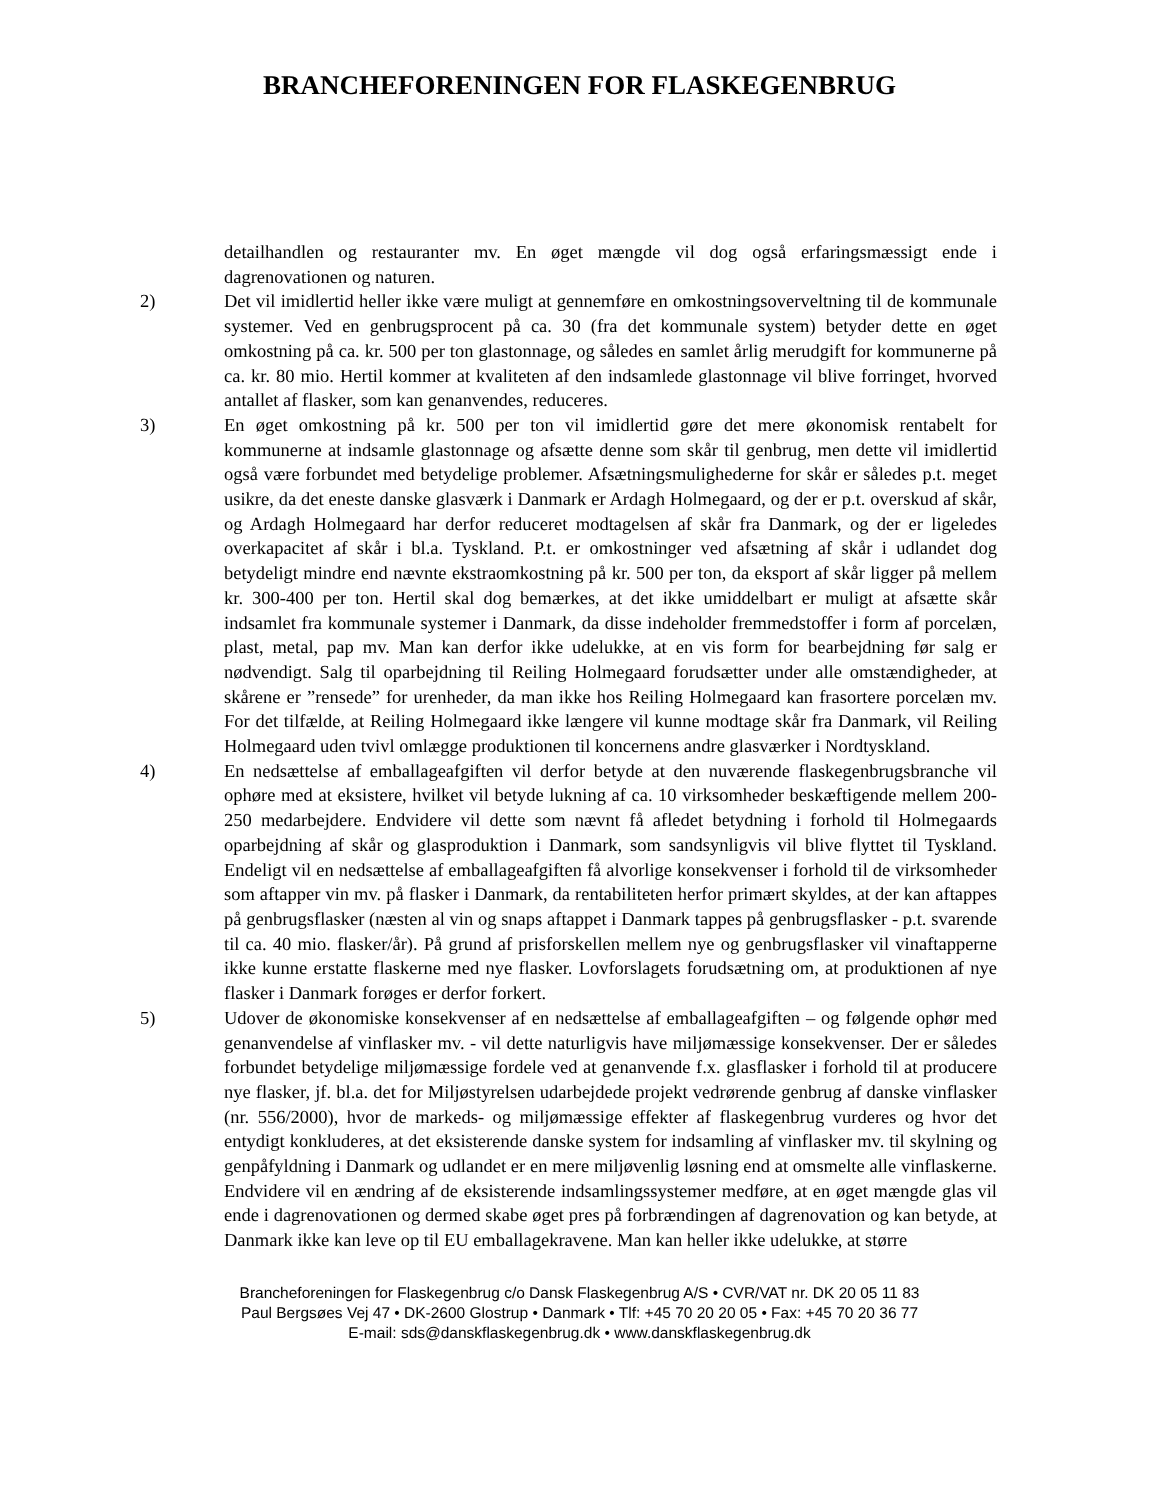BRANCHEFORENINGEN FOR FLASKEGENBRUG
detailhandlen og restauranter mv. En øget mængde vil dog også erfaringsmæssigt ende i dagrenovationen og naturen.
2) Det vil imidlertid heller ikke være muligt at gennemføre en omkostningsoverveltning til de kommunale systemer. Ved en genbrugsprocent på ca. 30 (fra det kommunale system) betyder dette en øget omkostning på ca. kr. 500 per ton glastonnage, og således en samlet årlig merudgift for kommunerne på ca. kr. 80 mio. Hertil kommer at kvaliteten af den indsamlede glastonnage vil blive forringet, hvorved antallet af flasker, som kan genanvendes, reduceres.
3) En øget omkostning på kr. 500 per ton vil imidlertid gøre det mere økonomisk rentabelt for kommunerne at indsamle glastonnage og afsætte denne som skår til genbrug, men dette vil imidlertid også være forbundet med betydelige problemer. Afsætningsmulighederne for skår er således p.t. meget usikre, da det eneste danske glasværk i Danmark er Ardagh Holmegaard, og der er p.t. overskud af skår, og Ardagh Holmegaard har derfor reduceret modtagelsen af skår fra Danmark, og der er ligeledes overkapacitet af skår i bl.a. Tyskland. P.t. er omkostninger ved afsætning af skår i udlandet dog betydeligt mindre end nævnte ekstraomkostning på kr. 500 per ton, da eksport af skår ligger på mellem kr. 300-400 per ton. Hertil skal dog bemærkes, at det ikke umiddelbart er muligt at afsætte skår indsamlet fra kommunale systemer i Danmark, da disse indeholder fremmedstoffer i form af porcelæn, plast, metal, pap mv. Man kan derfor ikke udelukke, at en vis form for bearbejdning før salg er nødvendigt. Salg til oparbejdning til Reiling Holmegaard forudsætter under alle omstændigheder, at skårene er ”rensede” for urenheder, da man ikke hos Reiling Holmegaard kan frasortere porcelæn mv. For det tilfælde, at Reiling Holmegaard ikke længere vil kunne modtage skår fra Danmark, vil Reiling Holmegaard uden tvivl omlægge produktionen til koncernens andre glasværker i Nordtyskland.
4) En nedsættelse af emballageafgiften vil derfor betyde at den nuværende flaskegenbrugsbranche vil ophøre med at eksistere, hvilket vil betyde lukning af ca. 10 virksomheder beskæftigende mellem 200-250 medarbejdere. Endvidere vil dette som nævnt få afledet betydning i forhold til Holmegaards oparbejdning af skår og glasproduktion i Danmark, som sandsynligvis vil blive flyttet til Tyskland. Endeligt vil en nedsættelse af emballageafgiften få alvorlige konsekvenser i forhold til de virksomheder som aftapper vin mv. på flasker i Danmark, da rentabiliteten herfor primært skyldes, at der kan aftappes på genbrugsflasker (næsten al vin og snaps aftappet i Danmark tappes på genbrugsflasker - p.t. svarende til ca. 40 mio. flasker/år). På grund af prisforskellen mellem nye og genbrugsflasker vil vinaftapperne ikke kunne erstatte flaskerne med nye flasker. Lovforslagets forudsætning om, at produktionen af nye flasker i Danmark forøges er derfor forkert.
5) Udover de økonomiske konsekvenser af en nedsættelse af emballageafgiften – og følgende ophør med genanvendelse af vinflasker mv. - vil dette naturligvis have miljømæssige konsekvenser. Der er således forbundet betydelige miljømæssige fordele ved at genanvende f.x. glasflasker i forhold til at producere nye flasker, jf. bl.a. det for Miljøstyrelsen udarbejdede projekt vedrørende genbrug af danske vinflasker (nr. 556/2000), hvor de markeds- og miljømæssige effekter af flaskegenbrug vurderes og hvor det entydigt konkluderes, at det eksisterende danske system for indsamling af vinflasker mv. til skylning og genpåfyldning i Danmark og udlandet er en mere miljøvenlig løsning end at omsmelte alle vinflaskerne. Endvidere vil en ændring af de eksisterende indsamlingssystemer medføre, at en øget mængde glas vil ende i dagrenovationen og dermed skabe øget pres på forbrændingen af dagrenovation og kan betyde, at Danmark ikke kan leve op til EU emballagekravene. Man kan heller ikke udelukke, at større
Brancheforeningen for Flaskegenbrug c/o Dansk Flaskegenbrug A/S • CVR/VAT nr. DK 20 05 11 83
Paul Bergsøes Vej 47 • DK-2600 Glostrup • Danmark • Tlf: +45 70 20 20 05 • Fax: +45 70 20 36 77
E-mail: sds@danskflaskegenbrug.dk • www.danskflaskegenbrug.dk